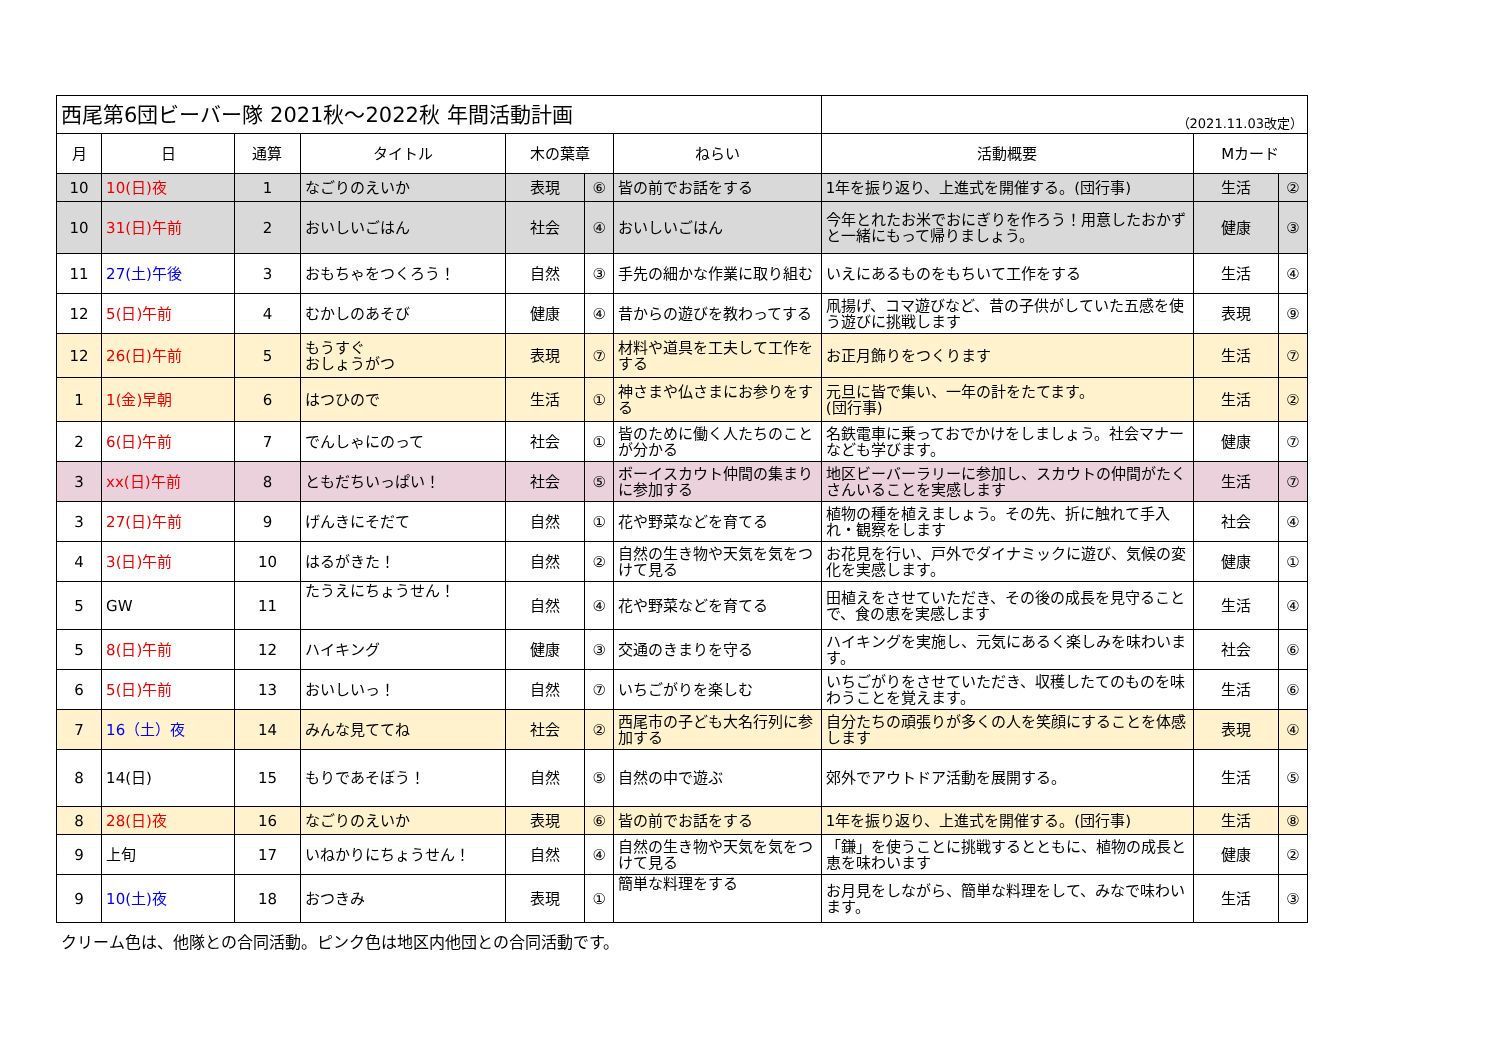| 西尾第6団ビーバー隊 2021秋～2022秋 年間活動計画 | | | | | | | （2021.11.03改定） | | |
| 月 | 日 | 通算 | タイトル | 木の葉章 | | ねらい | 活動概要 | Mカード | |
| 10 | 10(日)夜 | 1 | なごりのえいか | 表現 | ⑥ | 皆の前でお話をする | 1年を振り返り、上進式を開催する。(団行事) | 生活 | ② |
| 10 | 31(日)午前 | 2 | おいしいごはん | 社会 | ④ | おいしいごはん | 今年とれたお米でおにぎりを作ろう！用意したおかずと一緒にもって帰りましょう。 | 健康 | ③ |
| 11 | 27(土)午後 | 3 | おもちゃをつくろう！ | 自然 | ③ | 手先の細かな作業に取り組む | いえにあるものをもちいて工作をする | 生活 | ④ |
| 12 | 5(日)午前 | 4 | むかしのあそび | 健康 | ④ | 昔からの遊びを教わってする | 凧揚げ、コマ遊びなど、昔の子供がしていた五感を使う遊びに挑戦します | 表現 | ⑨ |
| 12 | 26(日)午前 | 5 | もうすぐ おしょうがつ | 表現 | ⑦ | 材料や道具を工夫して工作をする | お正月飾りをつくります | 生活 | ⑦ |
| 1 | 1(金)早朝 | 6 | はつひので | 生活 | ① | 神さまや仏さまにお参りをする | 元旦に皆で集い、一年の計をたてます。 (団行事) | 生活 | ② |
| 2 | 6(日)午前 | 7 | でんしゃにのって | 社会 | ① | 皆のために働く人たちのことが分かる | 名鉄電車に乗っておでかけをしましょう。社会マナーなども学びます。 | 健康 | ⑦ |
| 3 | xx(日)午前 | 8 | ともだちいっぱい！ | 社会 | ⑤ | ボーイスカウト仲間の集まりに参加する | 地区ビーバーラリーに参加し、スカウトの仲間がたくさんいることを実感します | 生活 | ⑦ |
| 3 | 27(日)午前 | 9 | げんきにそだて | 自然 | ① | 花や野菜などを育てる | 植物の種を植えましょう。その先、折に触れて手入れ・観察をします | 社会 | ④ |
| 4 | 3(日)午前 | 10 | はるがきた！ | 自然 | ② | 自然の生き物や天気を気をつけて見る | お花見を行い、戸外でダイナミックに遊び、気候の変化を実感します。 | 健康 | ① |
| 5 | GW | 11 | たうえにちょうせん！ | 自然 | ④ | 花や野菜などを育てる | 田植えをさせていただき、その後の成長を見守ることで、食の恵を実感します | 生活 | ④ |
| 5 | 8(日)午前 | 12 | ハイキング | 健康 | ③ | 交通のきまりを守る | ハイキングを実施し、元気にあるく楽しみを味わいます。 | 社会 | ⑥ |
| 6 | 5(日)午前 | 13 | おいしいっ！ | 自然 | ⑦ | いちごがりを楽しむ | いちごがりをさせていただき、収穫したてのものを味わうことを覚えます。 | 生活 | ⑥ |
| 7 | 16（土）夜 | 14 | みんな見ててね | 社会 | ② | 西尾市の子ども大名行列に参加する | 自分たちの頑張りが多くの人を笑顔にすることを体感します | 表現 | ④ |
| 8 | 14(日) | 15 | もりであそぼう！ | 自然 | ⑤ | 自然の中で遊ぶ | 郊外でアウトドア活動を展開する。 | 生活 | ⑤ |
| 8 | 28(日)夜 | 16 | なごりのえいか | 表現 | ⑥ | 皆の前でお話をする | 1年を振り返り、上進式を開催する。(団行事) | 生活 | ⑧ |
| 9 | 上旬 | 17 | いねかりにちょうせん！ | 自然 | ④ | 自然の生き物や天気を気をつけて見る | 「鎌」を使うことに挑戦するとともに、植物の成長と恵を味わいます | 健康 | ② |
| 9 | 10(土)夜 | 18 | おつきみ | 表現 | ① | 簡単な料理をする | お月見をしながら、簡単な料理をして、みなで味わいます。 | 生活 | ③ |
| クリーム色は、他隊との合同活動。ピンク色は地区内他団との合同活動です。 | | | | | | | | | |